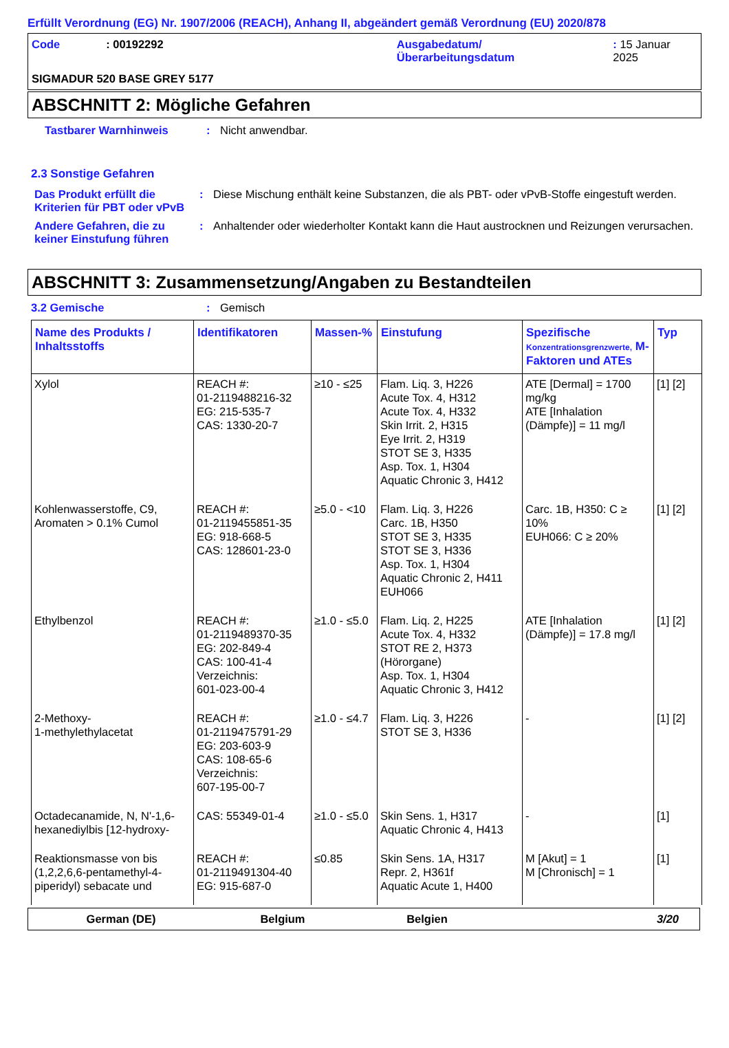Erfüllt Verordnung (EG) Nr. 1907/2006 (REACH), Anhang II, abgeändert gemäß Verordnung (EU) 2020/878
Code : 00192292 Ausgabedatum/
Überarbeitungsdatum
: 15 Januar 2025
SIGMADUR 520 BASE GREY 5177
ABSCHNITT 2: Mögliche Gefahren
Tastbarer Warnhinweis : Nicht anwendbar.
2.3 Sonstige Gefahren
Das Produkt erfüllt die Kriterien für PBT oder vPvB
: Diese Mischung enthält keine Substanzen, die als PBT- oder vPvB-Stoffe eingestuft werden.
Andere Gefahren, die zu keiner Einstufung führen
: Anhaltender oder wiederholter Kontakt kann die Haut austrocknen und Reizungen verursachen.
ABSCHNITT 3: Zusammensetzung/Angaben zu Bestandteilen
3.2 Gemische : Gemisch
| Name des Produkts / Inhaltsstoffs | Identifikatoren | Massen-% | Einstufung | Spezifische Konzentrationsgrenzwerte, M-Faktoren und ATEs | Typ |
| --- | --- | --- | --- | --- | --- |
| Xylol | REACH #: 01-2119488216-32 EG: 215-535-7 CAS: 1330-20-7 | ≥10 - ≤25 | Flam. Liq. 3, H226 Acute Tox. 4, H312 Acute Tox. 4, H332 Skin Irrit. 2, H315 Eye Irrit. 2, H319 STOT SE 3, H335 Asp. Tox. 1, H304 Aquatic Chronic 3, H412 | ATE [Dermal] = 1700 mg/kg ATE [Inhalation (Dämpfe)] = 11 mg/l | [1] [2] |
| Kohlenwasserstoffe, C9, Aromaten > 0.1% Cumol | REACH #: 01-2119455851-35 EG: 918-668-5 CAS: 128601-23-0 | ≥5.0 - <10 | Flam. Liq. 3, H226 Carc. 1B, H350 STOT SE 3, H335 STOT SE 3, H336 Asp. Tox. 1, H304 Aquatic Chronic 2, H411 EUH066 | Carc. 1B, H350: C ≥ 10% EUH066: C ≥ 20% | [1] [2] |
| Ethylbenzol | REACH #: 01-2119489370-35 EG: 202-849-4 CAS: 100-41-4 Verzeichnis: 601-023-00-4 | ≥1.0 - ≤5.0 | Flam. Liq. 2, H225 Acute Tox. 4, H332 STOT RE 2, H373 (Hörorgane) Asp. Tox. 1, H304 Aquatic Chronic 3, H412 | ATE [Inhalation (Dämpfe)] = 17.8 mg/l | [1] [2] |
| 2-Methoxy- 1-methylethylacetat | REACH #: 01-2119475791-29 EG: 203-603-9 CAS: 108-65-6 Verzeichnis: 607-195-00-7 | ≥1.0 - ≤4.7 | Flam. Liq. 3, H226 STOT SE 3, H336 | - | [1] [2] |
| Octadecanamide, N, N'-1,6-hexanediylbis [12-hydroxy- | CAS: 55349-01-4 | ≥1.0 - ≤5.0 | Skin Sens. 1, H317 Aquatic Chronic 4, H413 | - | [1] |
| Reaktionsmasse von bis (1,2,2,6,6-pentamethyl-4-piperidyl) sebacate und | REACH #: 01-2119491304-40 EG: 915-687-0 | ≤0.85 | Skin Sens. 1A, H317 Repr. 2, H361f Aquatic Acute 1, H400 | M [Akut] = 1 M [Chronisch] = 1 | [1] |
German (DE) Belgium Belgien 3/20